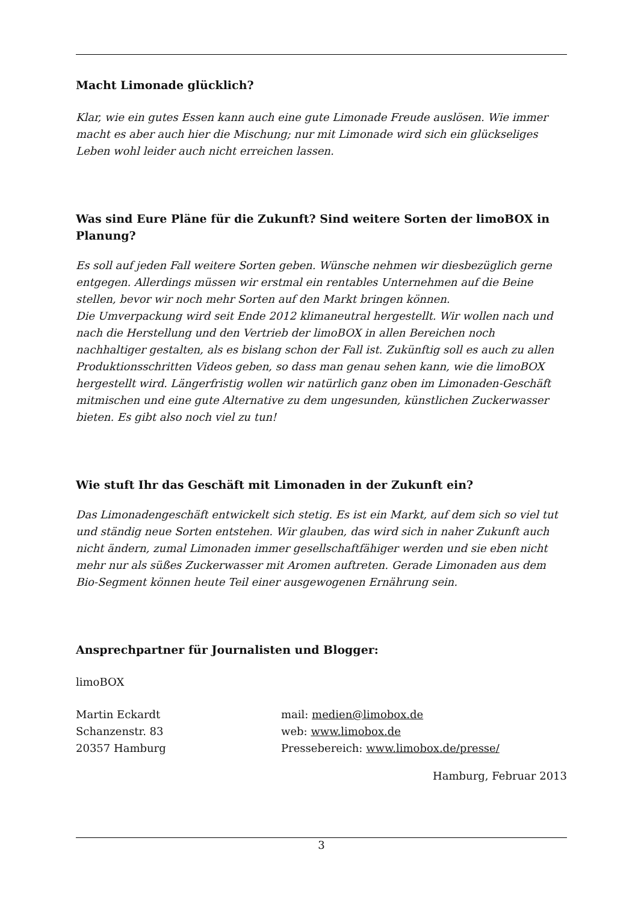Macht Limonade glücklich?
Klar, wie ein gutes Essen kann auch eine gute Limonade Freude auslösen. Wie immer macht es aber auch hier die Mischung; nur mit Limonade wird sich ein glückseliges Leben wohl leider auch nicht erreichen lassen.
Was sind Eure Pläne für die Zukunft? Sind weitere Sorten der limoBOX in Planung?
Es soll auf jeden Fall weitere Sorten geben. Wünsche nehmen wir diesbezüglich gerne entgegen. Allerdings müssen wir erstmal ein rentables Unternehmen auf die Beine stellen, bevor wir noch mehr Sorten auf den Markt bringen können.
Die Umverpackung wird seit Ende 2012 klimaneutral hergestellt. Wir wollen nach und nach die Herstellung und den Vertrieb der limoBOX in allen Bereichen noch nachhaltiger gestalten, als es bislang schon der Fall ist. Zukünftig soll es auch zu allen Produktionsschritten Videos geben, so dass man genau sehen kann, wie die limoBOX hergestellt wird. Längerfristig wollen wir natürlich ganz oben im Limonaden-Geschäft mitmischen und eine gute Alternative zu dem ungesunden, künstlichen Zuckerwasser bieten. Es gibt also noch viel zu tun!
Wie stuft Ihr das Geschäft mit Limonaden in der Zukunft ein?
Das Limonadengeschäft entwickelt sich stetig. Es ist ein Markt, auf dem sich so viel tut und ständig neue Sorten entstehen. Wir glauben, das wird sich in naher Zukunft auch nicht ändern, zumal Limonaden immer gesellschaftfähiger werden und sie eben nicht mehr nur als süßes Zuckerwasser mit Aromen auftreten. Gerade Limonaden aus dem Bio-Segment können heute Teil einer ausgewogenen Ernährung sein.
Ansprechpartner für Journalisten und Blogger:
limoBOX
Martin Eckardt
Schanzenstr. 83
20357 Hamburg
mail: medien@limobox.de
web: www.limobox.de
Pressebereich: www.limobox.de/presse/
Hamburg, Februar 2013
3